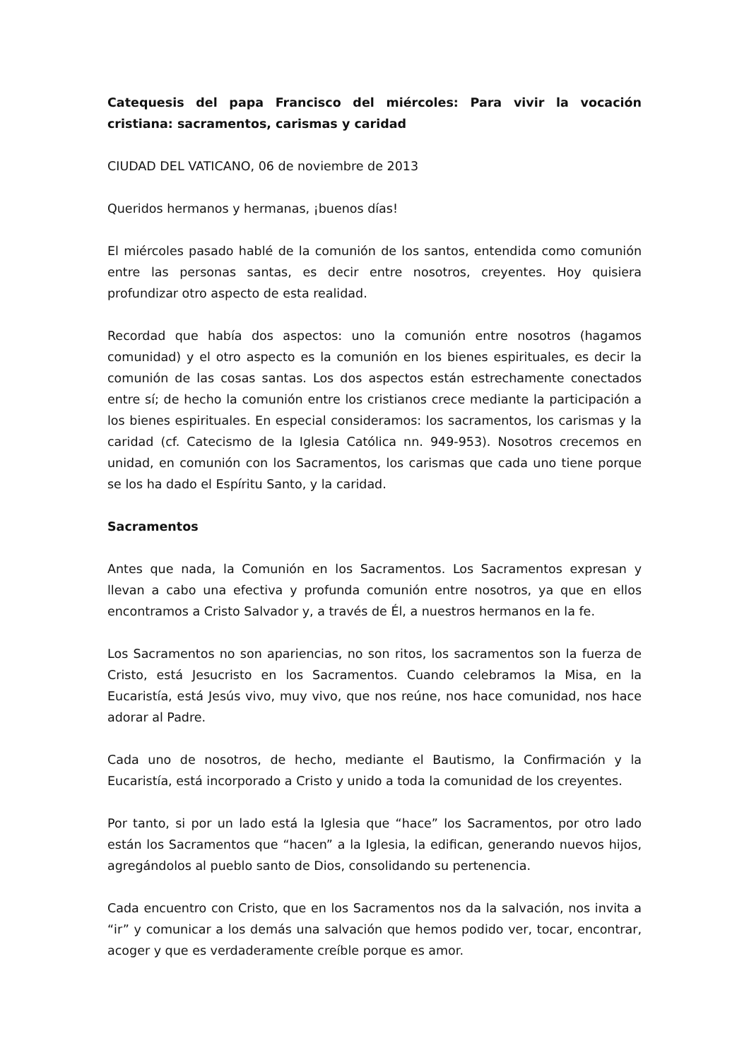Catequesis del papa Francisco del miércoles: Para vivir la vocación cristiana: sacramentos, carismas y caridad
CIUDAD DEL VATICANO, 06 de noviembre de 2013
Queridos hermanos y hermanas, ¡buenos días!
El miércoles pasado hablé de la comunión de los santos, entendida como comunión entre las personas santas, es decir entre nosotros, creyentes. Hoy quisiera profundizar otro aspecto de esta realidad.
Recordad que había dos aspectos: uno la comunión entre nosotros (hagamos comunidad) y el otro aspecto es la comunión en los bienes espirituales, es decir la comunión de las cosas santas. Los dos aspectos están estrechamente conectados entre sí; de hecho la comunión entre los cristianos crece mediante la participación a los bienes espirituales. En especial consideramos: los sacramentos, los carismas y la caridad (cf. Catecismo de la Iglesia Católica nn. 949-953). Nosotros crecemos en unidad, en comunión con los Sacramentos, los carismas que cada uno tiene porque se los ha dado el Espíritu Santo, y la caridad.
Sacramentos
Antes que nada, la Comunión en los Sacramentos. Los Sacramentos expresan y llevan a cabo una efectiva y profunda comunión entre nosotros, ya que en ellos encontramos a Cristo Salvador y, a través de Él, a nuestros hermanos en la fe.
Los Sacramentos no son apariencias, no son ritos, los sacramentos son la fuerza de Cristo, está Jesucristo en los Sacramentos. Cuando celebramos la Misa, en la Eucaristía, está Jesús vivo, muy vivo, que nos reúne, nos hace comunidad, nos hace adorar al Padre.
Cada uno de nosotros, de hecho, mediante el Bautismo, la Confirmación y la Eucaristía, está incorporado a Cristo y unido a toda la comunidad de los creyentes.
Por tanto, si por un lado está la Iglesia que “hace” los Sacramentos, por otro lado están los Sacramentos que “hacen” a la Iglesia, la edifican, generando nuevos hijos, agregándolos al pueblo santo de Dios, consolidando su pertenencia.
Cada encuentro con Cristo, que en los Sacramentos nos da la salvación, nos invita a “ir” y comunicar a los demás una salvación que hemos podido ver, tocar, encontrar, acoger y que es verdaderamente creíble porque es amor.